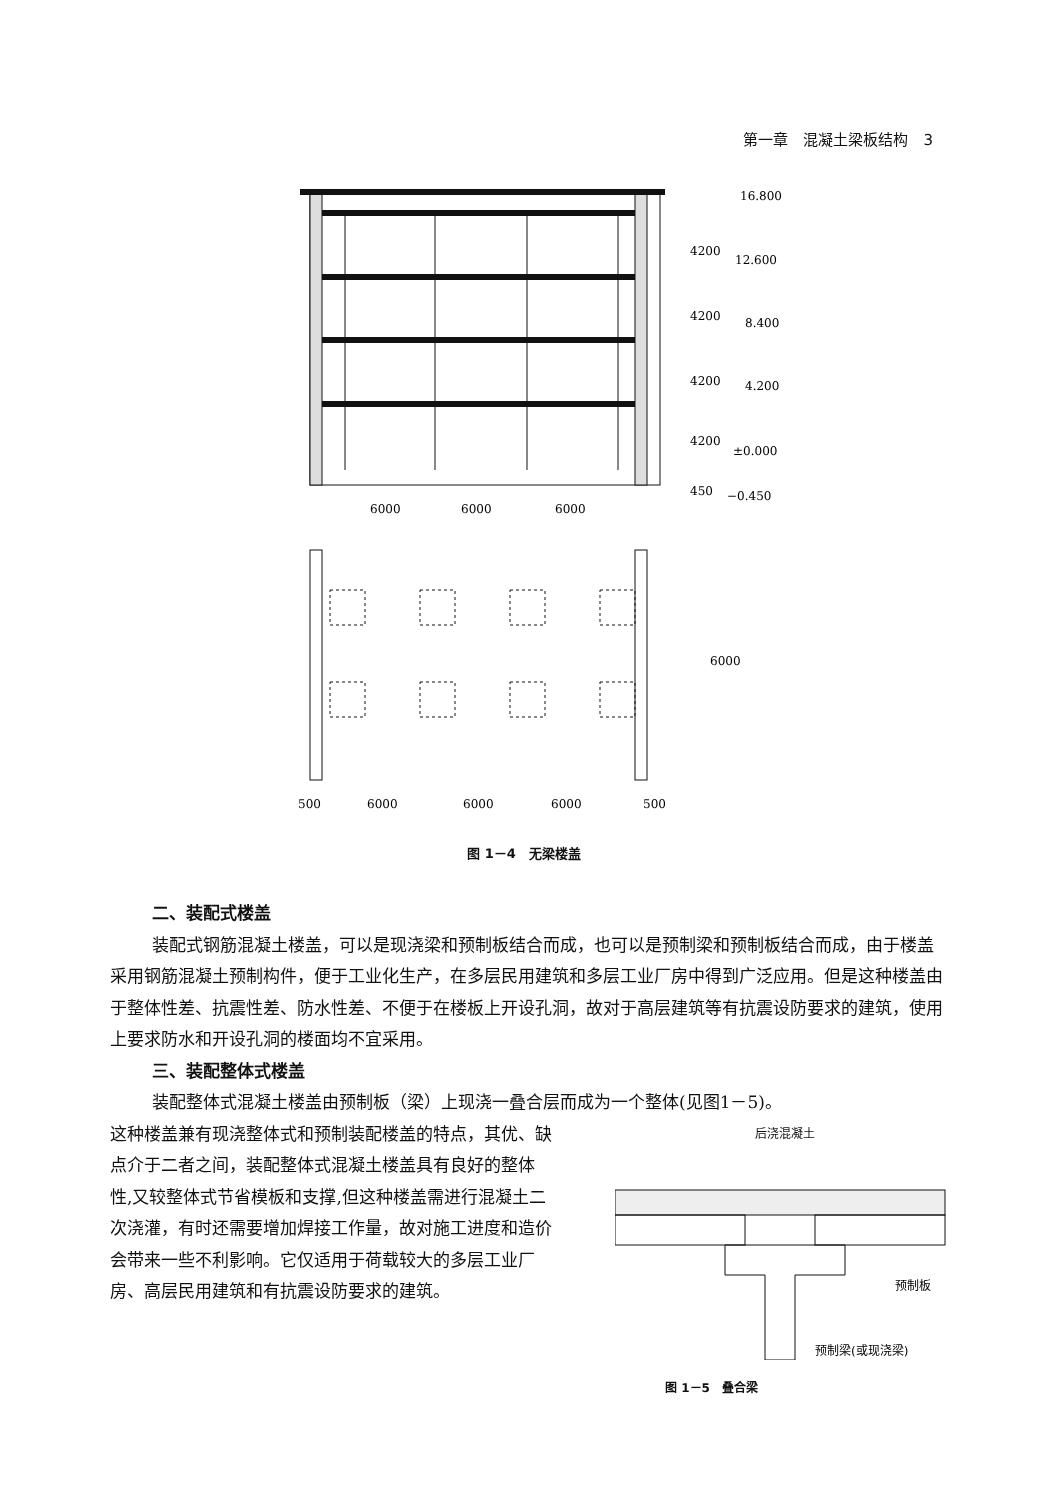第一章　混凝土梁板结构　3
16.800
12.600
8.400
4.200
±0.000
−0.450
6000
6000
6000
500
6000
6000
6000
500
4200
4200
4200
4200
450
6000
图 1－4　无梁楼盖
二、装配式楼盖
装配式钢筋混凝土楼盖，可以是现浇梁和预制板结合而成，也可以是预制梁和预制板结合而成，由于楼盖采用钢筋混凝土预制构件，便于工业化生产，在多层民用建筑和多层工业厂房中得到广泛应用。但是这种楼盖由于整体性差、抗震性差、防水性差、不便于在楼板上开设孔洞，故对于高层建筑等有抗震设防要求的建筑，使用上要求防水和开设孔洞的楼面均不宜采用。
三、装配整体式楼盖
装配整体式混凝土楼盖由预制板（梁）上现浇一叠合层而成为一个整体(见图1－5)。
这种楼盖兼有现浇整体式和预制装配楼盖的特点，其优、缺点介于二者之间，装配整体式混凝土楼盖具有良好的整体性,又较整体式节省模板和支撑,但这种楼盖需进行混凝土二次浇灌，有时还需要增加焊接工作量，故对施工进度和造价会带来一些不利影响。它仅适用于荷载较大的多层工业厂房、高层民用建筑和有抗震设防要求的建筑。
后浇混凝土
预制板
预制梁(或现浇梁)
图 1－5　叠合梁